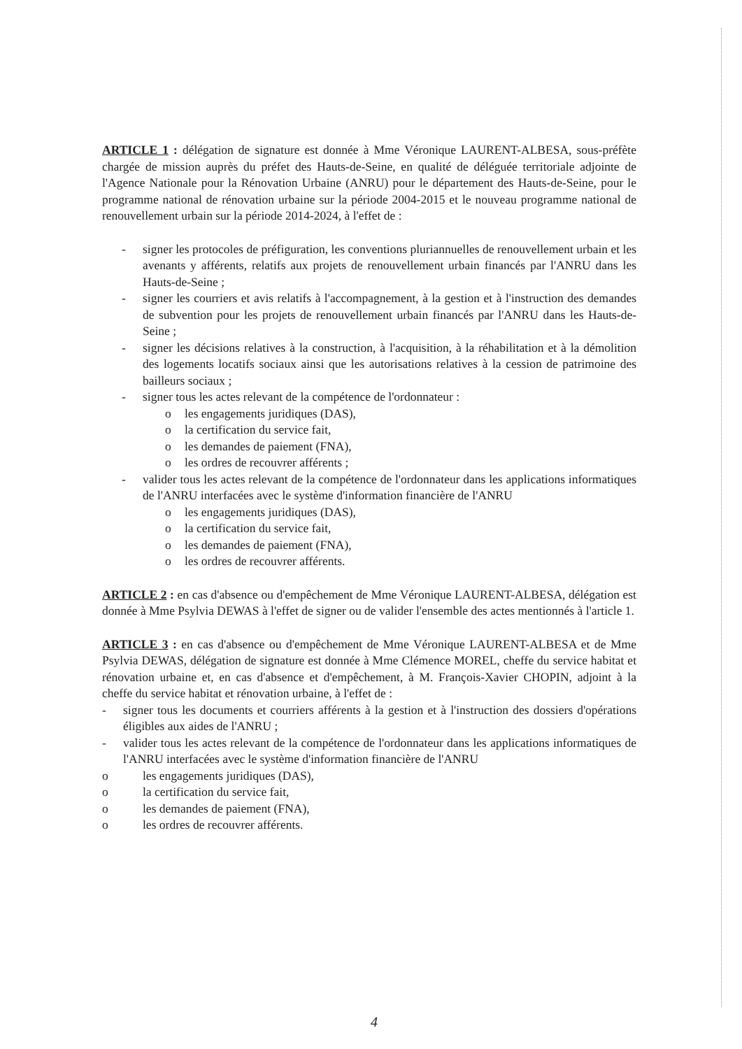ARTICLE 1 : délégation de signature est donnée à Mme Véronique LAURENT-ALBESA, sous-préfète chargée de mission auprès du préfet des Hauts-de-Seine, en qualité de déléguée territoriale adjointe de l'Agence Nationale pour la Rénovation Urbaine (ANRU) pour le département des Hauts-de-Seine, pour le programme national de rénovation urbaine sur la période 2004-2015 et le nouveau programme national de renouvellement urbain sur la période 2014-2024, à l'effet de :
- signer les protocoles de préfiguration, les conventions pluriannuelles de renouvellement urbain et les avenants y afférents, relatifs aux projets de renouvellement urbain financés par l'ANRU dans les Hauts-de-Seine ;
- signer les courriers et avis relatifs à l'accompagnement, à la gestion et à l'instruction des demandes de subvention pour les projets de renouvellement urbain financés par l'ANRU dans les Hauts-de-Seine ;
- signer les décisions relatives à la construction, à l'acquisition, à la réhabilitation et à la démolition des logements locatifs sociaux ainsi que les autorisations relatives à la cession de patrimoine des bailleurs sociaux ;
- signer tous les actes relevant de la compétence de l'ordonnateur :
o les engagements juridiques (DAS),
o la certification du service fait,
o les demandes de paiement (FNA),
o les ordres de recouvrer afférents ;
- valider tous les actes relevant de la compétence de l'ordonnateur dans les applications informatiques de l'ANRU interfacées avec le système d'information financière de l'ANRU
o les engagements juridiques (DAS),
o la certification du service fait,
o les demandes de paiement (FNA),
o les ordres de recouvrer afférents.
ARTICLE 2 : en cas d'absence ou d'empêchement de Mme Véronique LAURENT-ALBESA, délégation est donnée à Mme Psylvia DEWAS à l'effet de signer ou de valider l'ensemble des actes mentionnés à l'article 1.
ARTICLE 3 : en cas d'absence ou d'empêchement de Mme Véronique LAURENT-ALBESA et de Mme Psylvia DEWAS, délégation de signature est donnée à Mme Clémence MOREL, cheffe du service habitat et rénovation urbaine et, en cas d'absence et d'empêchement, à M. François-Xavier CHOPIN, adjoint à la cheffe du service habitat et rénovation urbaine, à l'effet de :
- signer tous les documents et courriers afférents à la gestion et à l'instruction des dossiers d'opérations éligibles aux aides de l'ANRU ;
- valider tous les actes relevant de la compétence de l'ordonnateur dans les applications informatiques de l'ANRU interfacées avec le système d'information financière de l'ANRU
o les engagements juridiques (DAS),
o la certification du service fait,
o les demandes de paiement (FNA),
o les ordres de recouvrer afférents.
4